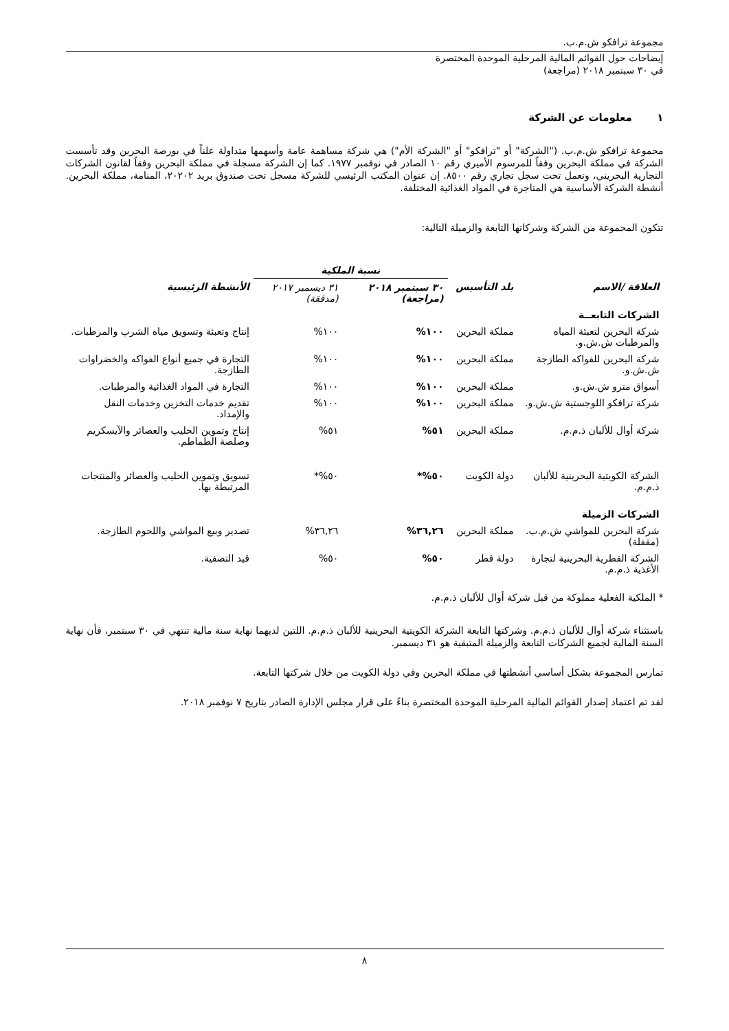مجموعة ترافكو ش.م.ب.
إيضاحات حول القوائم المالية المرحلية الموحدة المختصرة
في ٣٠ سبتمبر ٢٠١٨ (مراجعة)
١ معلومات عن الشركة
مجموعة ترافكو ش.م.ب. ("الشركة" أو "ترافكو" أو "الشركة الأم") هي شركة مساهمة عامة وأسهمها متداولة علناً في بورصة البحرين وقد تأسست الشركة في مملكة البحرين وفقاً للمرسوم الأميري رقم ١٠ الصادر في نوفمبر ١٩٧٧. كما إن الشركة مسجلة في مملكة البحرين وفقاً لقانون الشركات التجارية البحريني، وتعمل تحت سجل تجاري رقم ٨٥٠٠. إن عنوان المكتب الرئيسي للشركة مسجل تحت صندوق بريد ٢٠٢٠٢، المنامة، مملكة البحرين. أنشطة الشركة الأساسية هي المتاجرة في المواد الغذائية المختلفة.
تتكون المجموعة من الشركة وشركاتها التابعة والزميلة التالية:
| | | نسبة الملكية | | |
| --- | --- | --- | --- | --- |
| العلاقة /الاسم | بلد التأسيس | ٣٠ سبتمبر ٢٠١٨ (مراجعة) | ٣١ ديسمبر ٢٠١٧ (مدققة) | الأنشطة الرئيسية |
| الشركات التابعــة | | | | |
| شركة البحرين لتعبئة المياه والمرطبات ش.ش.و. | مملكة البحرين | ١٠٠% | ١٠٠% | إنتاج وتعبئة وتسويق مياه الشرب والمرطبات. |
| شركة البحرين للفواكه الطازجة ش.ش.و. | مملكة البحرين | ١٠٠% | ١٠٠% | التجارة في جميع أنواع الفواكه والخضراوات الطازجة. |
| أسواق مترو ش.ش.و. | مملكة البحرين | ١٠٠% | ١٠٠% | التجارة في المواد الغذائية والمرطبات. |
| شركة ترافكو اللوجستية ش.ش.و. | مملكة البحرين | ١٠٠% | ١٠٠% | تقديم خدمات التخزين وخدمات النقل والإمداد. |
| شركة أوال للألبان ذ.م.م. | مملكة البحرين | ٥١% | ٥١% | إنتاج وتموين الحليب والعصائر والآيسكريم وصلصة الطماطم. |
| الشركة الكويتية البحرينية للألبان ذ.م.م. | دولة الكويت | ٥٠%* | ٥٠%* | تسويق وتموين الحليب والعصائر والمنتجات المرتبطة بها. |
| الشركات الزميلة | | | | |
| شركة البحرين للمواشي ش.م.ب. (مقفلة) | مملكة البحرين | ٣٦,٢٦% | ٣٦,٢٦% | تصدير وبيع المواشي واللحوم الطازجة. |
| الشركة القطرية البحرينية لتجارة الأغذية ذ.م.م. | دولة قطر | ٥٠% | ٥٠% | قيد التصفية. |
* الملكية الفعلية مملوكة من قبل شركة أوال للألبان ذ.م.م.
باستثناء شركة أوال للألبان ذ.م.م. وشركتها التابعة الشركة الكويتية البحرينية للألبان ذ.م.م. اللتين لديهما نهاية سنة مالية تنتهي في ٣٠ سبتمبر، فأن نهاية السنة المالية لجميع الشركات التابعة والزميلة المتبقية هو ٣١ ديسمبر.
تمارس المجموعة بشكل أساسي أنشطتها في مملكة البحرين وفي دولة الكويت من خلال شركتها التابعة.
لقد تم اعتماد إصدار القوائم المالية المرحلية الموحدة المختصرة بناءً على قرار مجلس الإدارة الصادر بتاريخ ٧ نوفمبر ٢٠١٨.
٨